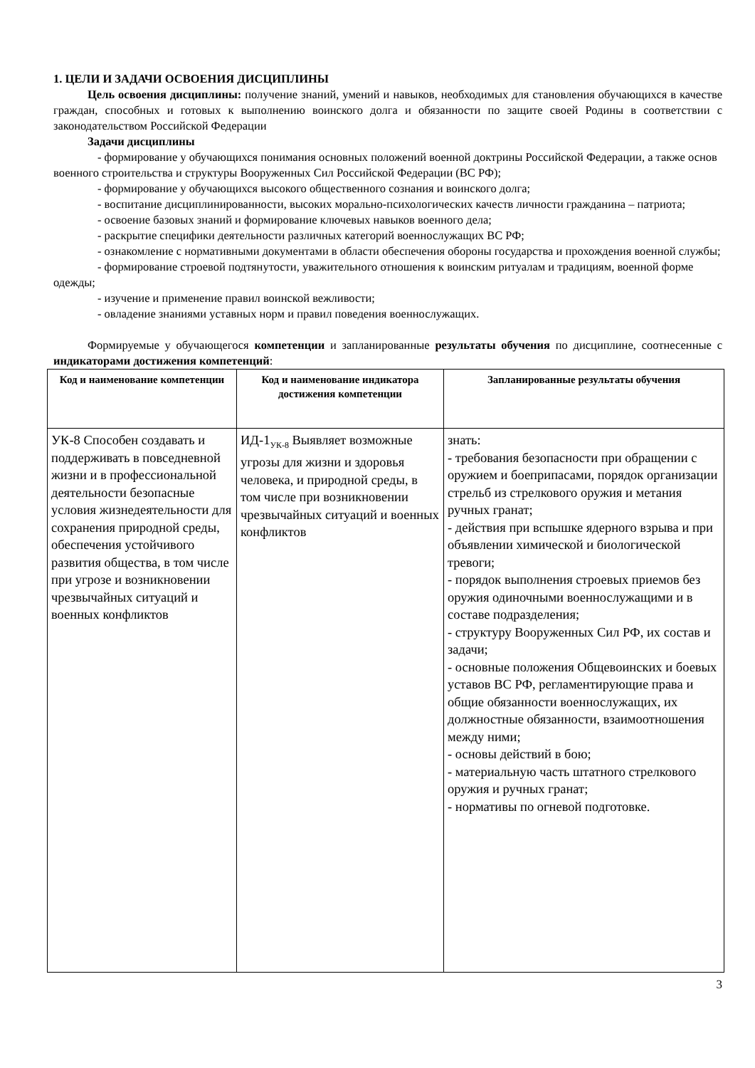1. ЦЕЛИ И ЗАДАЧИ ОСВОЕНИЯ ДИСЦИПЛИНЫ
Цель освоения дисциплины: получение знаний, умений и навыков, необходимых для становления обучающихся в качестве граждан, способных и готовых к выполнению воинского долга и обязанности по защите своей Родины в соответствии с законодательством Российской Федерации
Задачи дисциплины
- формирование у обучающихся понимания основных положений военной доктрины Российской Федерации, а также основ военного строительства и структуры Вооруженных Сил Российской Федерации (ВС РФ);
- формирование у обучающихся высокого общественного сознания и воинского долга;
- воспитание дисциплинированности, высоких морально-психологических качеств личности гражданина – патриота;
- освоение базовых знаний и формирование ключевых навыков военного дела;
- раскрытие специфики деятельности различных категорий военнослужащих ВС РФ;
- ознакомление с нормативными документами в области обеспечения обороны государства и прохождения военной службы;
- формирование строевой подтянутости, уважительного отношения к воинским ритуалам и традициям, военной форме одежды;
- изучение и применение правил воинской вежливости;
- овладение знаниями уставных норм и правил поведения военнослужащих.
Формируемые у обучающегося компетенции и запланированные результаты обучения по дисциплине, соотнесенные с индикаторами достижения компетенций:
| Код и наименование компетенции | Код и наименование индикатора достижения компетенции | Запланированные результаты обучения |
| --- | --- | --- |
| УК-8 Способен создавать и поддерживать в повседневной жизни и в профессиональной деятельности безопасные условия жизнедеятельности для сохранения природной среды, обеспечения устойчивого развития общества, в том числе при угрозе и возникновении чрезвычайных ситуаций и военных конфликтов | ИД-1<sub>УК-8</sub> Выявляет возможные угрозы для жизни и здоровья человека, и природной среды, в том числе при возникновении чрезвычайных ситуаций и военных конфликтов | знать: - требования безопасности при обращении с оружием и боеприпасами, порядок организации стрельб из стрелкового оружия и метания ручных гранат; - действия при вспышке ядерного взрыва и при объявлении химической и биологической тревоги; - порядок выполнения строевых приемов без оружия одиночными военнослужащими и в составе подразделения; - структуру Вооруженных Сил РФ, их состав и задачи; - основные положения Общевоинских и боевых уставов ВС РФ, регламентирующие права и общие обязанности военнослужащих, их должностные обязанности, взаимоотношения между ними; - основы действий в бою; - материальную часть штатного стрелкового оружия и ручных гранат; - нормативы по огневой подготовке. |
3